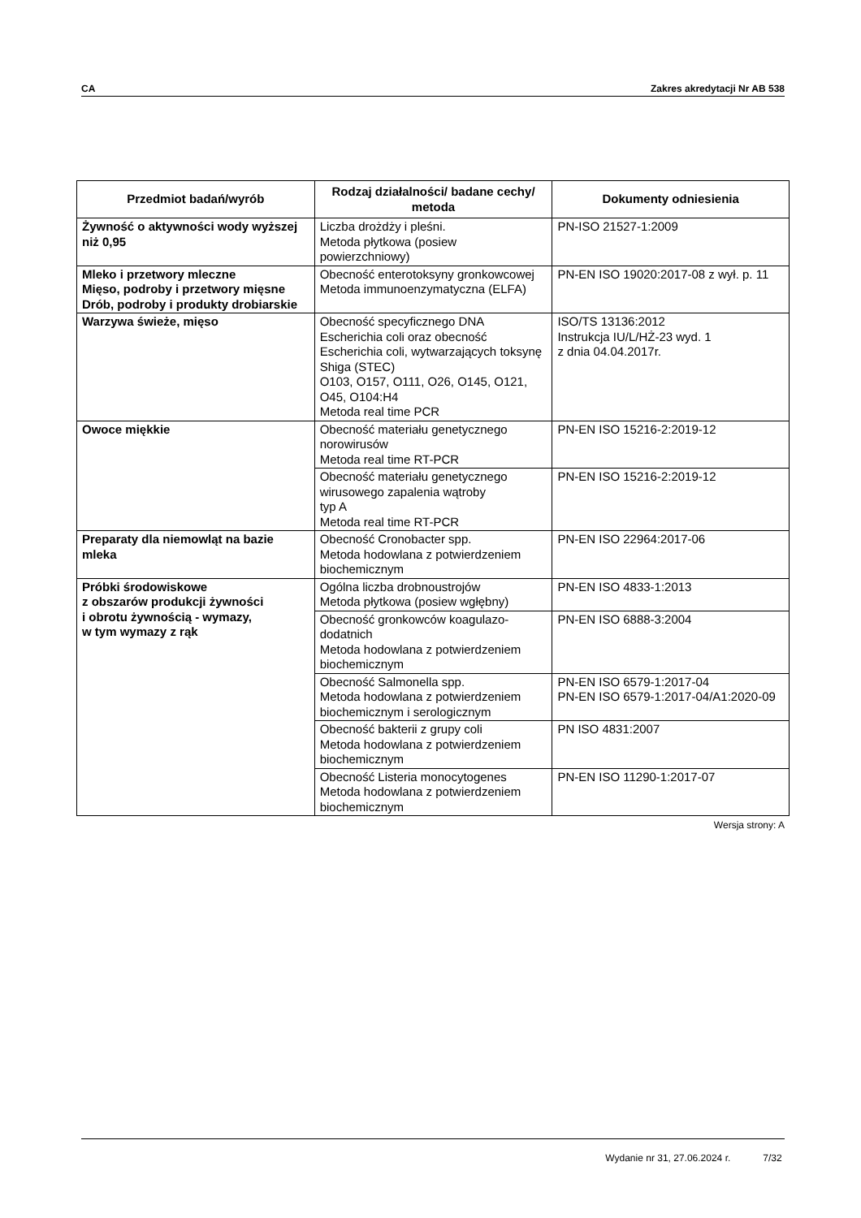CA Zakres akredytacji Nr AB 538
| Przedmiot badań/wyrób | Rodzaj działalności/ badane cechy/ metoda | Dokumenty odniesienia |
| --- | --- | --- |
| Żywność o aktywności wody wyższej niż 0,95 | Liczba drożdży i pleśni. Metoda płytkowa (posiew powierzchniowy) | PN-ISO 21527-1:2009 |
| Mleko i przetwory mleczne Mięso, podroby i przetwory mięsne Drób, podroby i produkty drobiarskie | Obecność enterotoksyny gronkowcowej Metoda immunoenzymatyczna (ELFA) | PN-EN ISO 19020:2017-08 z wył. p. 11 |
| Warzywa świeże, mięso | Obecność specyficznego DNA Escherichia coli oraz obecność Escherichia coli, wytwarzających toksynę Shiga (STEC) O103, O157, O111, O26, O145, O121, O45, O104:H4 Metoda real time PCR | ISO/TS 13136:2012 Instrukcja IU/L/HŻ-23 wyd. 1 z dnia 04.04.2017r. |
| Owoce miękkie | Obecność materiału genetycznego norowirusów Metoda real time RT-PCR | PN-EN ISO 15216-2:2019-12 |
| | Obecność materiału genetycznego wirusowego zapalenia wątroby typ A Metoda real time RT-PCR | PN-EN ISO 15216-2:2019-12 |
| Preparaty dla niemowląt na bazie mleka | Obecność Cronobacter spp. Metoda hodowlana z potwierdzeniem biochemicznym | PN-EN ISO 22964:2017-06 |
| Próbki środowiskowe z obszarów produkcji żywności i obrotu żywnością - wymazy, w tym wymazy z rąk | Ogólna liczba drobnoustrojów Metoda płytkowa (posiew wgłębny) | PN-EN ISO 4833-1:2013 |
| | Obecność gronkowców koagulazo-dodatnich Metoda hodowlana z potwierdzeniem biochemicznym | PN-EN ISO 6888-3:2004 |
| | Obecność Salmonella spp. Metoda hodowlana z potwierdzeniem biochemicznym i serologicznym | PN-EN ISO 6579-1:2017-04 PN-EN ISO 6579-1:2017-04/A1:2020-09 |
| | Obecność bakterii z grupy coli Metoda hodowlana z potwierdzeniem biochemicznym | PN ISO 4831:2007 |
| | Obecność Listeria monocytogenes Metoda hodowlana z potwierdzeniem biochemicznym | PN-EN ISO 11290-1:2017-07 |
Wersja strony: A
Wydanie nr 31, 27.06.2024 r. 7/32